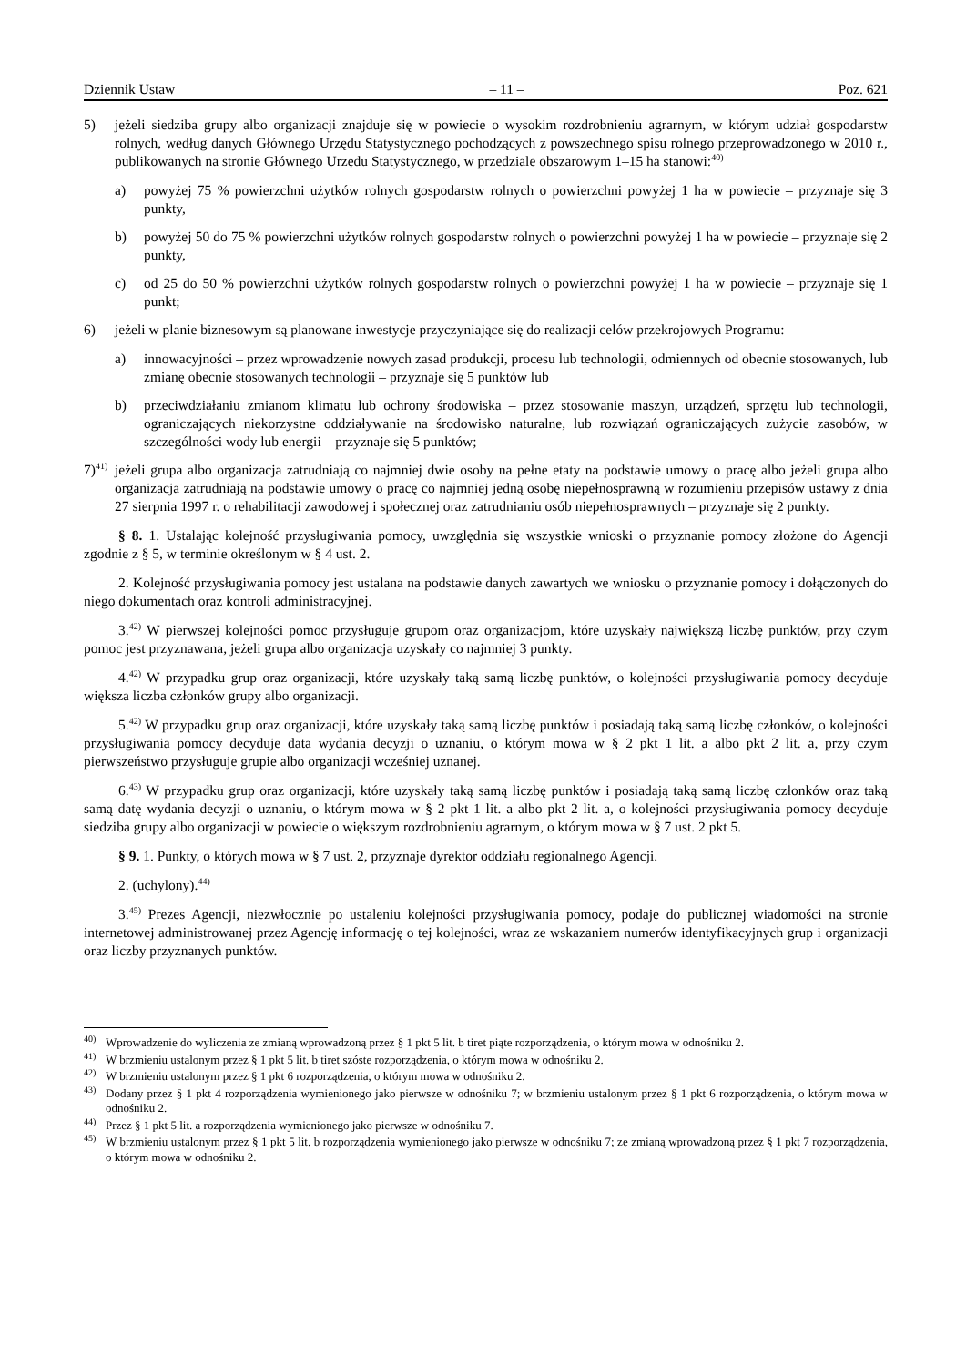Dziennik Ustaw – 11 – Poz. 621
5) jeżeli siedziba grupy albo organizacji znajduje się w powiecie o wysokim rozdrobnieniu agrarnym, w którym udział gospodarstw rolnych, według danych Głównego Urzędu Statystycznego pochodzących z powszechnego spisu rolnego przeprowadzonego w 2010 r., publikowanych na stronie Głównego Urzędu Statystycznego, w przedziale obszarowym 1–15 ha stanowi:<sup>40)</sup>
a) powyżej 75 % powierzchni użytków rolnych gospodarstw rolnych o powierzchni powyżej 1 ha w powiecie – przyznaje się 3 punkty,
b) powyżej 50 do 75 % powierzchni użytków rolnych gospodarstw rolnych o powierzchni powyżej 1 ha w powiecie – przyznaje się 2 punkty,
c) od 25 do 50 % powierzchni użytków rolnych gospodarstw rolnych o powierzchni powyżej 1 ha w powiecie – przyznaje się 1 punkt;
6) jeżeli w planie biznesowym są planowane inwestycje przyczyniające się do realizacji celów przekrojowych Programu:
a) innowacyjności – przez wprowadzenie nowych zasad produkcji, procesu lub technologii, odmiennych od obecnie stosowanych, lub zmianę obecnie stosowanych technologii – przyznaje się 5 punktów lub
b) przeciwdziałaniu zmianom klimatu lub ochrony środowiska – przez stosowanie maszyn, urządzeń, sprzętu lub technologii, ograniczających niekorzystne oddziaływanie na środowisko naturalne, lub rozwiązań ograniczających zużycie zasobów, w szczególności wody lub energii – przyznaje się 5 punktów;
7)<sup>41)</sup>
jeżeli grupa albo organizacja zatrudniają co najmniej dwie osoby na pełne etaty na podstawie umowy o pracę albo jeżeli grupa albo organizacja zatrudniają na podstawie umowy o pracę co najmniej jedną osobę niepełnosprawną w rozumieniu przepisów ustawy z dnia 27 sierpnia 1997 r. o rehabilitacji zawodowej i społecznej oraz zatrudnianiu osób niepełnosprawnych – przyznaje się 2 punkty.
§ 8. 1. Ustalając kolejność przysługiwania pomocy, uwzględnia się wszystkie wnioski o przyznanie pomocy złożone do Agencji zgodnie z § 5, w terminie określonym w § 4 ust. 2.
2. Kolejność przysługiwania pomocy jest ustalana na podstawie danych zawartych we wniosku o przyznanie pomocy i dołączonych do niego dokumentach oraz kontroli administracyjnej.
3.<sup>42)</sup> W pierwszej kolejności pomoc przysługuje grupom oraz organizacjom, które uzyskały największą liczbę punktów, przy czym pomoc jest przyznawana, jeżeli grupa albo organizacja uzyskały co najmniej 3 punkty.
4.<sup>42)</sup> W przypadku grup oraz organizacji, które uzyskały taką samą liczbę punktów, o kolejności przysługiwania pomocy decyduje większa liczba członków grupy albo organizacji.
5.<sup>42)</sup> W przypadku grup oraz organizacji, które uzyskały taką samą liczbę punktów i posiadają taką samą liczbę członków, o kolejności przysługiwania pomocy decyduje data wydania decyzji o uznaniu, o którym mowa w § 2 pkt 1 lit. a albo pkt 2 lit. a, przy czym pierwszeństwo przysługuje grupie albo organizacji wcześniej uznanej.
6.<sup>43)</sup> W przypadku grup oraz organizacji, które uzyskały taką samą liczbę punktów i posiadają taką samą liczbę członków oraz taką samą datę wydania decyzji o uznaniu, o którym mowa w § 2 pkt 1 lit. a albo pkt 2 lit. a, o kolejności przysługiwania pomocy decyduje siedziba grupy albo organizacji w powiecie o większym rozdrobnieniu agrarnym, o którym mowa w § 7 ust. 2 pkt 5.
§ 9. 1. Punkty, o których mowa w § 7 ust. 2, przyznaje dyrektor oddziału regionalnego Agencji.
2. (uchylony).<sup>44)</sup>
3.<sup>45)</sup> Prezes Agencji, niezwłocznie po ustaleniu kolejności przysługiwania pomocy, podaje do publicznej wiadomości na stronie internetowej administrowanej przez Agencję informację o tej kolejności, wraz ze wskazaniem numerów identyfikacyjnych grup i organizacji oraz liczby przyznanych punktów.
<sup>40)</sup>
Wprowadzenie do wyliczenia ze zmianą wprowadzoną przez § 1 pkt 5 lit. b tiret piąte rozporządzenia, o którym mowa w odnośniku 2.
<sup>41)</sup>
W brzmieniu ustalonym przez § 1 pkt 5 lit. b tiret szóste rozporządzenia, o którym mowa w odnośniku 2.
<sup>42)</sup>
W brzmieniu ustalonym przez § 1 pkt 6 rozporządzenia, o którym mowa w odnośniku 2.
<sup>43)</sup>
Dodany przez § 1 pkt 4 rozporządzenia wymienionego jako pierwsze w odnośniku 7; w brzmieniu ustalonym przez § 1 pkt 6 rozporządzenia, o którym mowa w odnośniku 2.
<sup>44)</sup>
Przez § 1 pkt 5 lit. a rozporządzenia wymienionego jako pierwsze w odnośniku 7.
<sup>45)</sup>
W brzmieniu ustalonym przez § 1 pkt 5 lit. b rozporządzenia wymienionego jako pierwsze w odnośniku 7; ze zmianą wprowadzoną przez § 1 pkt 7 rozporządzenia, o którym mowa w odnośniku 2.